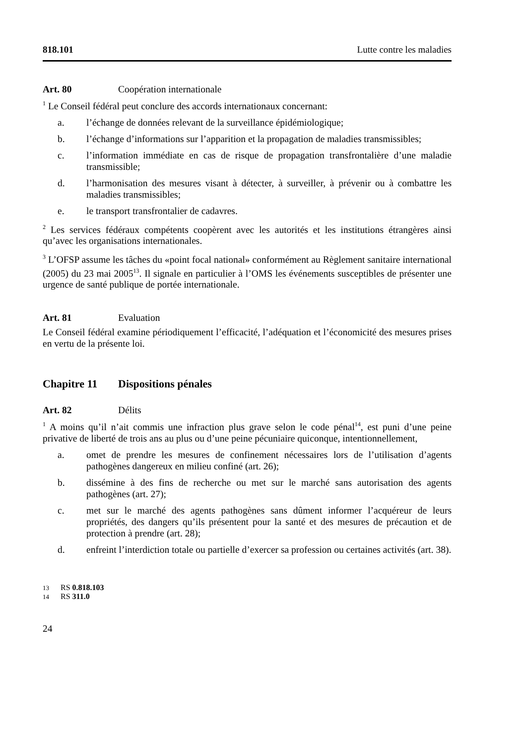818.101 Lutte contre les maladies
Art. 80 Coopération internationale
<sup>1</sup> Le Conseil fédéral peut conclure des accords internationaux concernant:
a. l’échange de données relevant de la surveillance épidémiologique;
b. l’échange d’informations sur l’apparition et la propagation de maladies transmissibles;
c. l’information immédiate en cas de risque de propagation transfrontalière d’une maladie transmissible;
d. l’harmonisation des mesures visant à détecter, à surveiller, à prévenir ou à combattre les maladies transmissibles;
e. le transport transfrontalier de cadavres.
<sup>2</sup> Les services fédéraux compétents coopèrent avec les autorités et les institutions étrangères ainsi qu’avec les organisations internationales.
<sup>3</sup> L’OFSP assume les tâches du «point focal national» conformément au Règlement sanitaire international (2005) du 23 mai 2005<sup>13</sup>. Il signale en particulier à l’OMS les événements susceptibles de présenter une urgence de santé publique de portée internationale.
Art. 81 Evaluation
Le Conseil fédéral examine périodiquement l’efficacité, l’adéquation et l’économicité des mesures prises en vertu de la présente loi.
Chapitre 11 Dispositions pénales
Art. 82 Délits
<sup>1</sup> A moins qu’il n’ait commis une infraction plus grave selon le code pénal<sup>14</sup>, est puni d’une peine privative de liberté de trois ans au plus ou d’une peine pécuniaire quiconque, intentionnellement,
a. omet de prendre les mesures de confinement nécessaires lors de l’utilisation d’agents pathogènes dangereux en milieu confiné (art. 26);
b. dissémine à des fins de recherche ou met sur le marché sans autorisation des agents pathogènes (art. 27);
c. met sur le marché des agents pathogènes sans dûment informer l’acquéreur de leurs propriétés, des dangers qu’ils présentent pour la santé et des mesures de précaution et de protection à prendre (art. 28);
d. enfreint l’interdiction totale ou partielle d’exercer sa profession ou certaines activités (art. 38).
13 RS 0.818.103
14 RS 311.0
24